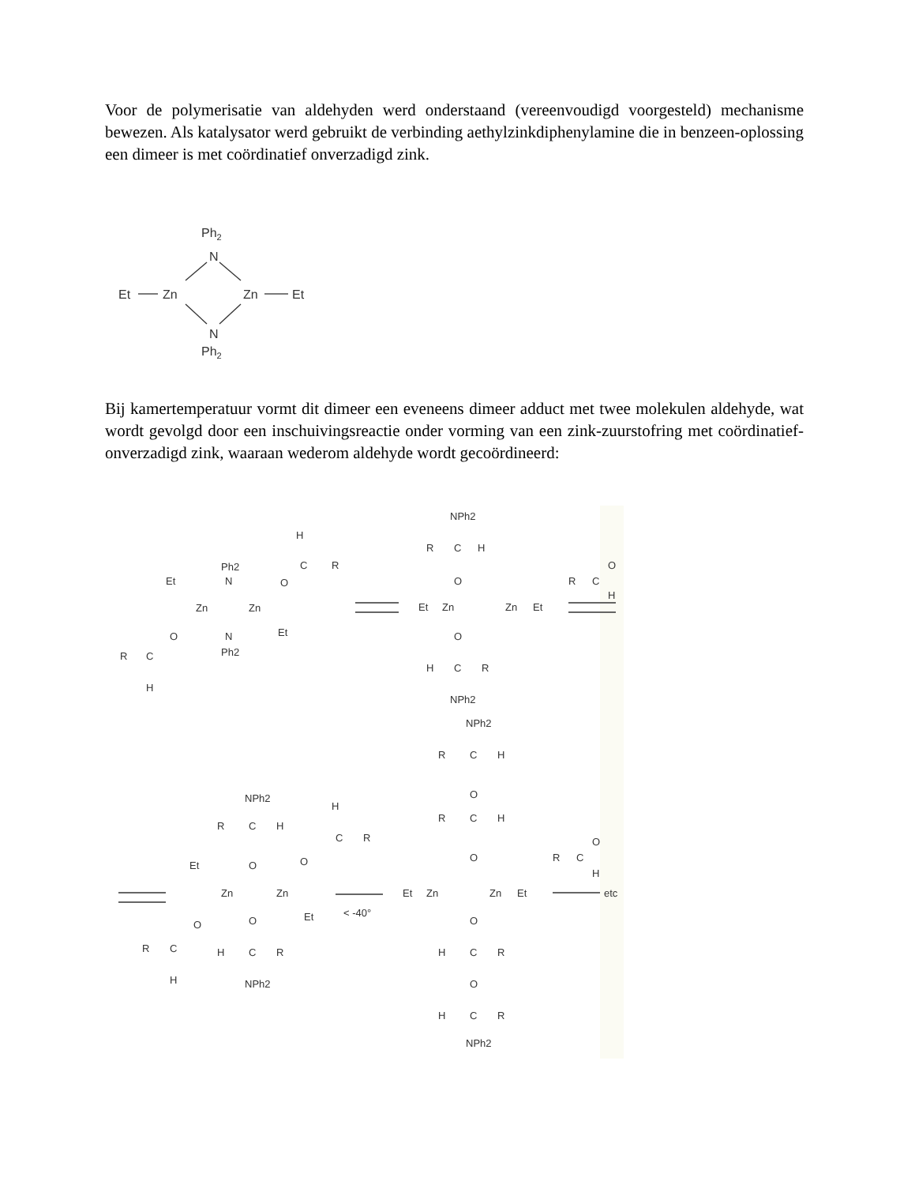Voor de polymerisatie van aldehyden werd onderstaand (vereenvoudigd voorgesteld) mechanisme bewezen. Als katalysator werd gebruikt de verbinding aethylzinkdiphenylamine die in benzeen-oplossing een dimeer is met coördinatief onverzadigd zink.
Ph2
N
Et
Zn
Zn
Et
N
Ph2
Bij kamertemperatuur vormt dit dimeer een eveneens dimeer adduct met twee molekulen aldehyde, wat wordt gevolgd door een inschuivingsreactie onder vorming van een zink-zuurstofring met coördinatief-onverzadigd zink, waaraan wederom aldehyde wordt gecoördineerd:
H
C
R
Ph2
N
O
Et
Zn
Zn
N
Ph2
Et
O
R
C
H
NPh2
C
R
H
O
Et
Zn
Zn
Et
O
H
C
R
NPh2
R
C
O
H
NPh2
R
C
H
H
C
R
O
O
Et
Zn
Zn
Et
O
O
R
C
H
H
C
R
NPh2
< -40°
NPh2
R
C
H
O
R
C
H
O
Et
Zn
Zn
Et
O
H
C
R
O
H
C
R
NPh2
R
C
O
H
etc